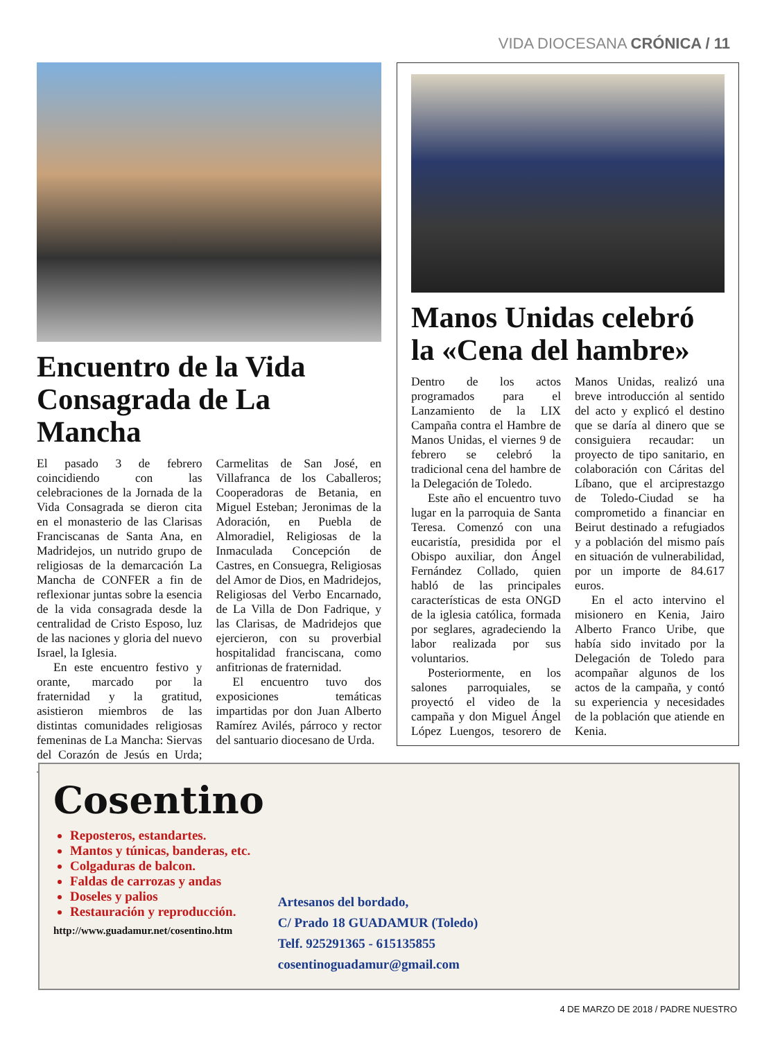VIDA DIOCESANA CRÓNICA / 11
Encuentro de la Vida Consagrada de La Mancha
El pasado 3 de febrero coincidiendo con las celebraciones de la Jornada de la Vida Consagrada se dieron cita en el monasterio de las Clarisas Franciscanas de Santa Ana, en Madridejos, un nutrido grupo de religiosas de la demarcación La Mancha de CONFER a fin de reflexionar juntas sobre la esencia de la vida consagrada desde la centralidad de Cristo Esposo, luz de las naciones y gloria del nuevo Israel, la Iglesia.
En este encuentro festivo y orante, marcado por la fraternidad y la gratitud, asistieron miembros de las distintas comunidades religiosas femeninas de La Mancha: Siervas del Corazón de Jesús en Urda; Carmelitas de San José, en Villafranca de los Caballeros; Cooperadoras de Betania, en Miguel Esteban; Jeronimas de la Adoración, en Puebla de Almoradiel, Religiosas de la Inmaculada Concepción de Castres, en Consuegra, Religiosas del Amor de Dios, en Madridejos, Religiosas del Verbo Encarnado, de La Villa de Don Fadrique, y las Clarisas, de Madridejos que ejercieron, con su proverbial hospitalidad franciscana, como anfitrionas de fraternidad.
El encuentro tuvo dos exposiciones temáticas impartidas por don Juan Alberto Ramírez Avilés, párroco y rector del santuario diocesano de Urda.
Manos Unidas celebró la «Cena del hambre»
Dentro de los actos programados para el Lanzamiento de la LIX Campaña contra el Hambre de Manos Unidas, el viernes 9 de febrero se celebró la tradicional cena del hambre de la Delegación de Toledo.
Este año el encuentro tuvo lugar en la parroquia de Santa Teresa. Comenzó con una eucaristía, presidida por el Obispo auxiliar, don Ángel Fernández Collado, quien habló de las principales características de esta ONGD de la iglesia católica, formada por seglares, agradeciendo la labor realizada por sus voluntarios.
Posteriormente, en los salones parroquiales, se proyectó el video de la campaña y don Miguel Ángel López Luengos, tesorero de Manos Unidas, realizó una breve introducción al sentido del acto y explicó el destino que se daría al dinero que se consiguiera recaudar: un proyecto de tipo sanitario, en colaboración con Cáritas del Líbano, que el arciprestazgo de Toledo-Ciudad se ha comprometido a financiar en Beirut destinado a refugiados y a población del mismo país en situación de vulnerabilidad, por un importe de 84.617 euros.
En el acto intervino el misionero en Kenia, Jairo Alberto Franco Uribe, que había sido invitado por la Delegación de Toledo para acompañar algunos de los actos de la campaña, y contó su experiencia y necesidades de la población que atiende en Kenia.
Cosentino
Reposteros, estandartes.
Mantos y túnicas, banderas, etc.
Colgaduras de balcon.
Faldas de carrozas y andas
Doseles y palios
Restauración y reproducción.
http://www.guadamur.net/cosentino.htm
Artesanos del bordado,
C/ Prado 18 GUADAMUR (Toledo)
Telf. 925291365 - 615135855
cosentinoguadamur@gmail.com
4 DE MARZO DE 2018 / PADRE NUESTRO